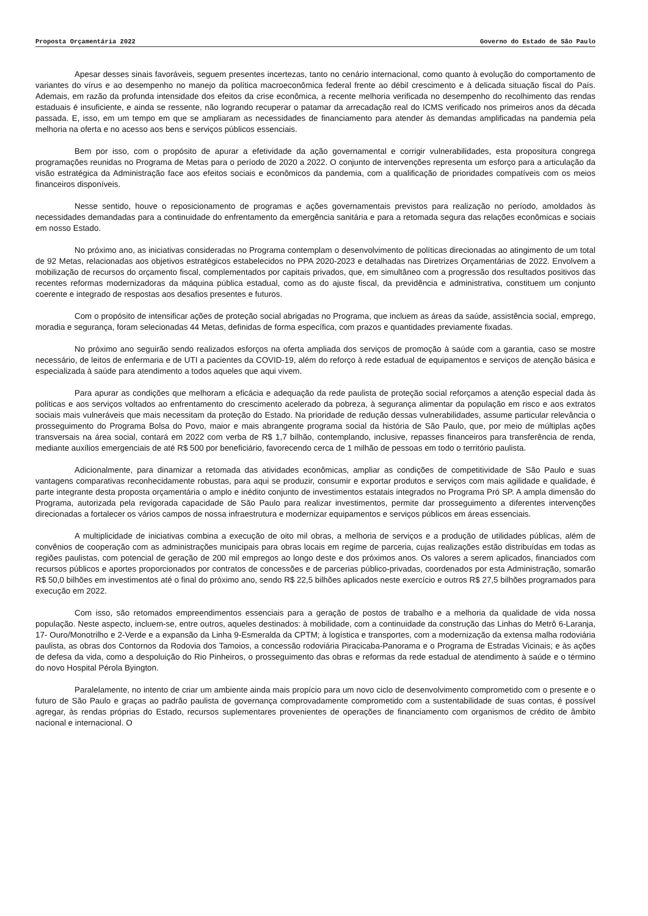Proposta Orçamentária 2022 Governo do Estado de São Paulo
Apesar desses sinais favoráveis, seguem presentes incertezas, tanto no cenário internacional, como quanto à evolução do comportamento de variantes do vírus e ao desempenho no manejo da política macroeconômica federal frente ao débil crescimento e à delicada situação fiscal do País. Ademais, em razão da profunda intensidade dos efeitos da crise econômica, a recente melhoria verificada no desempenho do recolhimento das rendas estaduais é insuficiente, e ainda se ressente, não logrando recuperar o patamar da arrecadação real do ICMS verificado nos primeiros anos da década passada. E, isso, em um tempo em que se ampliaram as necessidades de financiamento para atender às demandas amplificadas na pandemia pela melhoria na oferta e no acesso aos bens e serviços públicos essenciais.
Bem por isso, com o propósito de apurar a efetividade da ação governamental e corrigir vulnerabilidades, esta propositura congrega programações reunidas no Programa de Metas para o período de 2020 a 2022. O conjunto de intervenções representa um esforço para a articulação da visão estratégica da Administração face aos efeitos sociais e econômicos da pandemia, com a qualificação de prioridades compatíveis com os meios financeiros disponíveis.
Nesse sentido, houve o reposicionamento de programas e ações governamentais previstos para realização no período, amoldados às necessidades demandadas para a continuidade do enfrentamento da emergência sanitária e para a retomada segura das relações econômicas e sociais em nosso Estado.
No próximo ano, as iniciativas consideradas no Programa contemplam o desenvolvimento de políticas direcionadas ao atingimento de um total de 92 Metas, relacionadas aos objetivos estratégicos estabelecidos no PPA 2020-2023 e detalhadas nas Diretrizes Orçamentárias de 2022. Envolvem a mobilização de recursos do orçamento fiscal, complementados por capitais privados, que, em simultâneo com a progressão dos resultados positivos das recentes reformas modernizadoras da máquina pública estadual, como as do ajuste fiscal, da previdência e administrativa, constituem um conjunto coerente e integrado de respostas aos desafios presentes e futuros.
Com o propósito de intensificar ações de proteção social abrigadas no Programa, que incluem as áreas da saúde, assistência social, emprego, moradia e segurança, foram selecionadas 44 Metas, definidas de forma específica, com prazos e quantidades previamente fixadas.
No próximo ano seguirão sendo realizados esforços na oferta ampliada dos serviços de promoção à saúde com a garantia, caso se mostre necessário, de leitos de enfermaria e de UTI a pacientes da COVID-19, além do reforço à rede estadual de equipamentos e serviços de atenção básica e especializada à saúde para atendimento a todos aqueles que aqui vivem.
Para apurar as condições que melhoram a eficácia e adequação da rede paulista de proteção social reforçamos a atenção especial dada às políticas e aos serviços voltados ao enfrentamento do crescimento acelerado da pobreza, à segurança alimentar da população em risco e aos extratos sociais mais vulneráveis que mais necessitam da proteção do Estado. Na prioridade de redução dessas vulnerabilidades, assume particular relevância o prosseguimento do Programa Bolsa do Povo, maior e mais abrangente programa social da história de São Paulo, que, por meio de múltiplas ações transversais na área social, contará em 2022 com verba de R$ 1,7 bilhão, contemplando, inclusive, repasses financeiros para transferência de renda, mediante auxílios emergenciais de até R$ 500 por beneficiário, favorecendo cerca de 1 milhão de pessoas em todo o território paulista.
Adicionalmente, para dinamizar a retomada das atividades econômicas, ampliar as condições de competitividade de São Paulo e suas vantagens comparativas reconhecidamente robustas, para aqui se produzir, consumir e exportar produtos e serviços com mais agilidade e qualidade, é parte integrante desta proposta orçamentária o amplo e inédito conjunto de investimentos estatais integrados no Programa Pró SP. A ampla dimensão do Programa, autorizada pela revigorada capacidade de São Paulo para realizar investimentos, permite dar prosseguimento a diferentes intervenções direcionadas a fortalecer os vários campos de nossa infraestrutura e modernizar equipamentos e serviços públicos em áreas essenciais.
A multiplicidade de iniciativas combina a execução de oito mil obras, a melhoria de serviços e a produção de utilidades públicas, além de convênios de cooperação com as administrações municipais para obras locais em regime de parceria, cujas realizações estão distribuídas em todas as regiões paulistas, com potencial de geração de 200 mil empregos ao longo deste e dos próximos anos. Os valores a serem aplicados, financiados com recursos públicos e aportes proporcionados por contratos de concessões e de parcerias público-privadas, coordenados por esta Administração, somarão R$ 50,0 bilhões em investimentos até o final do próximo ano, sendo R$ 22,5 bilhões aplicados neste exercício e outros R$ 27,5 bilhões programados para execução em 2022.
Com isso, são retomados empreendimentos essenciais para a geração de postos de trabalho e a melhoria da qualidade de vida nossa população. Neste aspecto, incluem-se, entre outros, aqueles destinados: à mobilidade, com a continuidade da construção das Linhas do Metrô 6-Laranja, 17- Ouro/Monotrilho e 2-Verde e a expansão da Linha 9-Esmeralda da CPTM; à logística e transportes, com a modernização da extensa malha rodoviária paulista, as obras dos Contornos da Rodovia dos Tamoios, a concessão rodoviária Piracicaba-Panorama e o Programa de Estradas Vicinais; e às ações de defesa da vida, como a despoluição do Rio Pinheiros, o prosseguimento das obras e reformas da rede estadual de atendimento à saúde e o término do novo Hospital Pérola Byington.
Paralelamente, no intento de criar um ambiente ainda mais propício para um novo ciclo de desenvolvimento comprometido com o presente e o futuro de São Paulo e graças ao padrão paulista de governança comprovadamente comprometido com a sustentabilidade de suas contas, é possível agregar, às rendas próprias do Estado, recursos suplementares provenientes de operações de financiamento com organismos de crédito de âmbito nacional e internacional. O